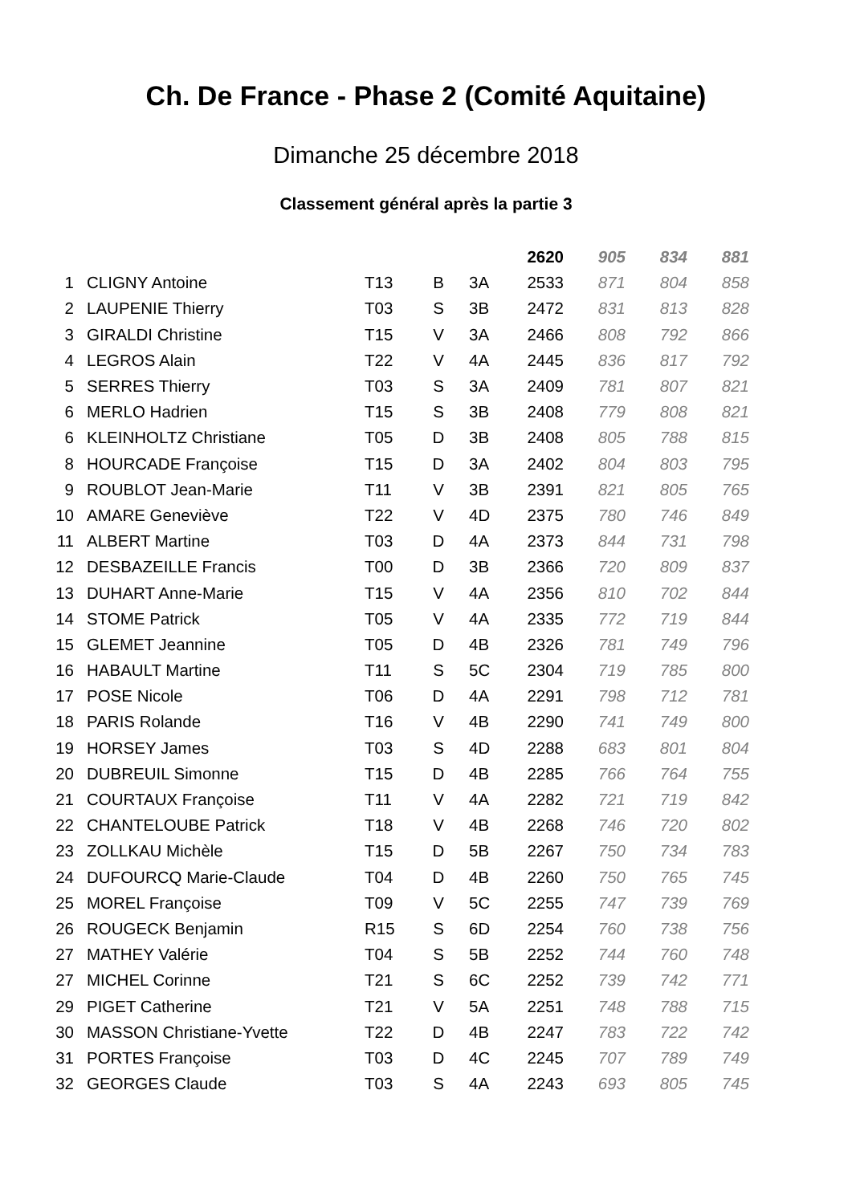Ch. De France - Phase 2 (Comité Aquitaine)
Dimanche 25 décembre 2018
Classement général après la partie 3
| | | | | | 2620 | 905 | 834 | 881 |
| --- | --- | --- | --- | --- | --- | --- | --- | --- |
| 1 | CLIGNY Antoine | T13 | B | 3A | 2533 | 871 | 804 | 858 |
| 2 | LAUPENIE Thierry | T03 | S | 3B | 2472 | 831 | 813 | 828 |
| 3 | GIRALDI Christine | T15 | V | 3A | 2466 | 808 | 792 | 866 |
| 4 | LEGROS Alain | T22 | V | 4A | 2445 | 836 | 817 | 792 |
| 5 | SERRES Thierry | T03 | S | 3A | 2409 | 781 | 807 | 821 |
| 6 | MERLO Hadrien | T15 | S | 3B | 2408 | 779 | 808 | 821 |
| 6 | KLEINHOLTZ Christiane | T05 | D | 3B | 2408 | 805 | 788 | 815 |
| 8 | HOURCADE Françoise | T15 | D | 3A | 2402 | 804 | 803 | 795 |
| 9 | ROUBLOT Jean-Marie | T11 | V | 3B | 2391 | 821 | 805 | 765 |
| 10 | AMARE Geneviève | T22 | V | 4D | 2375 | 780 | 746 | 849 |
| 11 | ALBERT Martine | T03 | D | 4A | 2373 | 844 | 731 | 798 |
| 12 | DESBAZEILLE Francis | T00 | D | 3B | 2366 | 720 | 809 | 837 |
| 13 | DUHART Anne-Marie | T15 | V | 4A | 2356 | 810 | 702 | 844 |
| 14 | STOME Patrick | T05 | V | 4A | 2335 | 772 | 719 | 844 |
| 15 | GLEMET Jeannine | T05 | D | 4B | 2326 | 781 | 749 | 796 |
| 16 | HABAULT Martine | T11 | S | 5C | 2304 | 719 | 785 | 800 |
| 17 | POSE Nicole | T06 | D | 4A | 2291 | 798 | 712 | 781 |
| 18 | PARIS Rolande | T16 | V | 4B | 2290 | 741 | 749 | 800 |
| 19 | HORSEY James | T03 | S | 4D | 2288 | 683 | 801 | 804 |
| 20 | DUBREUIL Simonne | T15 | D | 4B | 2285 | 766 | 764 | 755 |
| 21 | COURTAUX Françoise | T11 | V | 4A | 2282 | 721 | 719 | 842 |
| 22 | CHANTELOUBE Patrick | T18 | V | 4B | 2268 | 746 | 720 | 802 |
| 23 | ZOLLKAU Michèle | T15 | D | 5B | 2267 | 750 | 734 | 783 |
| 24 | DUFOURCQ Marie-Claude | T04 | D | 4B | 2260 | 750 | 765 | 745 |
| 25 | MOREL Françoise | T09 | V | 5C | 2255 | 747 | 739 | 769 |
| 26 | ROUGECK Benjamin | R15 | S | 6D | 2254 | 760 | 738 | 756 |
| 27 | MATHEY Valérie | T04 | S | 5B | 2252 | 744 | 760 | 748 |
| 27 | MICHEL Corinne | T21 | S | 6C | 2252 | 739 | 742 | 771 |
| 29 | PIGET Catherine | T21 | V | 5A | 2251 | 748 | 788 | 715 |
| 30 | MASSON Christiane-Yvette | T22 | D | 4B | 2247 | 783 | 722 | 742 |
| 31 | PORTES Françoise | T03 | D | 4C | 2245 | 707 | 789 | 749 |
| 32 | GEORGES Claude | T03 | S | 4A | 2243 | 693 | 805 | 745 |